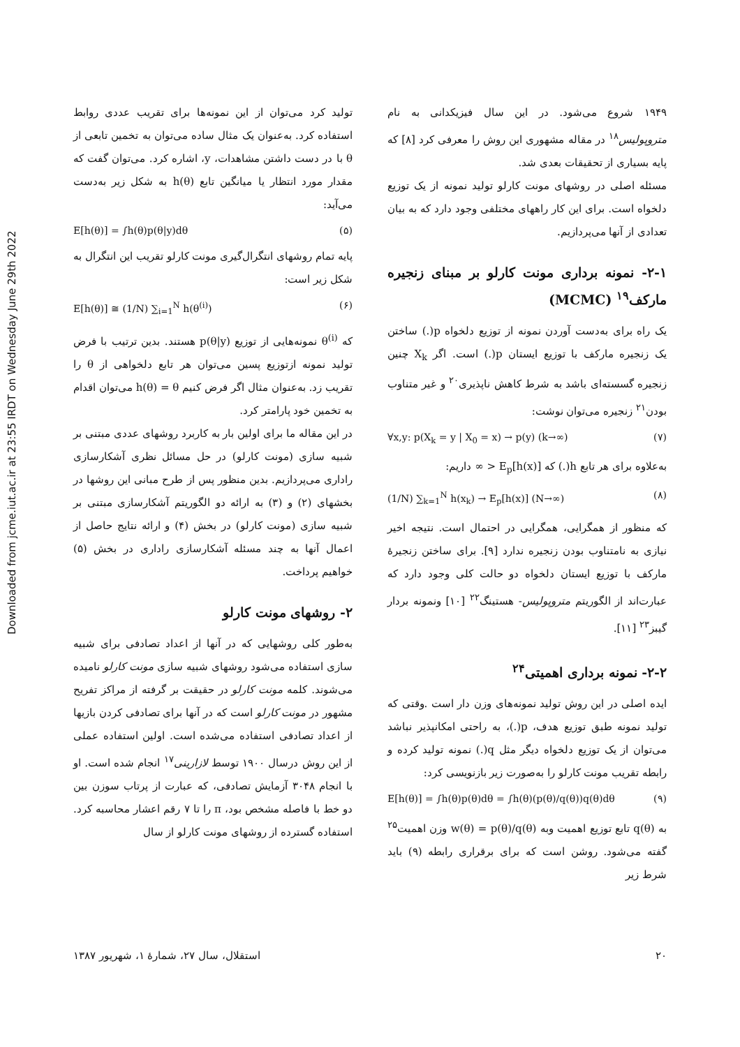Downloaded from jcme.iut.ac.ir at 23:55 IRDT on Wednesday June 29th 2022
تولید کرد می‌توان از این نمونه‌ها برای تقریب عددی روابط استفاده کرد. به‌عنوان یک مثال ساده می‌توان به تخمین تابعی از θ با در دست داشتن مشاهدات، y، اشاره کرد. می‌توان گفت که مقدار مورد انتظار یا میانگین تابع h(θ) به شکل زیر به‌دست می‌آید:
E[h(θ)] = ∫h(θ)p(θ|y)dθ (۵)
پایه تمام روشهای انتگرال‌گیری مونت کارلو تقریب این انتگرال به شکل زیر است:
E[h(θ)] ≅ (1/N) ∑<sub>i=1</sub><sup>N</sup> h(θ<sup>(i)</sup>) (۶)
که θ<sup>(i)</sup> نمونه‌هایی از توزیع p(θ|y) هستند. بدین ترتیب با فرض تولید نمونه ازتوزیع پسین می‌توان هر تابع دلخواهی از θ را تقریب زد. به‌عنوان مثال اگر فرض کنیم h(θ) = θ می‌توان اقدام به تخمین خود پارامتر کرد.
در این مقاله ما برای اولین بار به کاربرد روشهای عددی مبتنی بر شبیه سازی (مونت کارلو) در حل مسائل نظری آشکارسازی راداری می‌پردازیم. بدین منظور پس از طرح مبانی این روشها در بخشهای (۲) و (۳) به ارائه دو الگوریتم آشکارسازی مبتنی بر شبیه سازی (مونت کارلو) در بخش (۴) و ارائه نتایج حاصل از اعمال آنها به چند مسئله آشکارسازی راداری در بخش (۵) خواهیم پرداخت.
۲- روشهای مونت کارلو
به‌طور کلی روشهایی که در آنها از اعداد تصادفی برای شبیه سازی استفاده می‌شود روشهای شبیه سازی مونت کارلو نامیده می‌شوند. کلمه مونت کارلو در حقیقت بر گرفته از مراکز تفریح مشهور در مونت کارلو است که در آنها برای تصادفی کردن بازیها از اعداد تصادفی استفاده می‌شده است. اولین استفاده عملی از این روش درسال ۱۹۰۰ توسط لازارینی<sup>۱۷</sup> انجام شده است. او با انجام ۳۰۴۸ آزمایش تصادفی، که عبارت از پرتاب سوزن بین دو خط با فاصله مشخص بود، π را تا ۷ رقم اعشار محاسبه کرد. استفاده گسترده از روشهای مونت کارلو از سال
۱۹۴۹ شروع می‌شود. در این سال فیزیکدانی به نام متروپولیس<sup>۱۸</sup> در مقاله مشهوری این روش را معرفی کرد [۸] که پایه بسیاری از تحقیقات بعدی شد.
مسئله اصلی در روشهای مونت کارلو تولید نمونه از یک توزیع دلخواه است. برای این کار راههای مختلفی وجود دارد که به بیان تعدادی از آنها می‌پردازیم.
۲-۱- نمونه برداری مونت کارلو بر مبنای زنجیره مارکف<sup>۱۹</sup> (MCMC)
یک راه برای به‌دست آوردن نمونه از توزیع دلخواه p(.) ساختن یک زنجیره مارکف با توزیع ایستان p(.) است. اگر X<sub>k</sub> چنین زنجیره گسسته‌ای باشد به شرط کاهش ناپذیری<sup>۲۰</sup> و غیر متناوب بودن<sup>۲۱</sup> زنجیره می‌توان نوشت:
∀x,y: p(X<sub>k</sub> = y | X<sub>0</sub> = x) → p(y) (k→∞) (۷)
به‌علاوه برای هر تابع h(.) که E<sub>p</sub>[h(x)] < ∞ داریم:
(1/N) ∑<sub>k=1</sub><sup>N</sup> h(x<sub>k</sub>) → E<sub>p</sub>[h(x)] (N→∞) (۸)
که منظور از همگرایی، همگرایی در احتمال است. نتیجه اخیر نیازی به نامتناوب بودن زنجیره ندارد [۹]. برای ساختن زنجیرهٔ مارکف با توزیع ایستان دلخواه دو حالت کلی وجود دارد که عبارت‌اند از الگوریتم متروپولیس- هستینگ<sup>۲۲</sup> [۱۰] ونمونه بردار گیبز<sup>۲۳</sup> [۱۱].
۲-۲- نمونه برداری اهمیتی<sup>۲۴</sup>
ایده اصلی در این روش تولید نمونه‌های وزن دار است .وقتی که تولید نمونه طبق توزیع هدف، p(.)، به راحتی امکانپذیر نباشد می‌توان از یک توزیع دلخواه دیگر مثل q(.) نمونه تولید کرده و رابطه تقریب مونت کارلو را به‌صورت زیر بازنویسی کرد:
E[h(θ)] = ∫h(θ)p(θ)dθ = ∫h(θ)(p(θ)/q(θ))q(θ)dθ (۹)
به q(θ) تابع توزیع اهمیت وبه w(θ) = p(θ)/q(θ) وزن اهمیت<sup>۲۵</sup> گفته می‌شود. روشن است که برای برقراری رابطه (۹) باید شرط زیر
۲۰ استقلال، سال ۲۷، شمارهٔ ۱، شهریور ۱۳۸۷